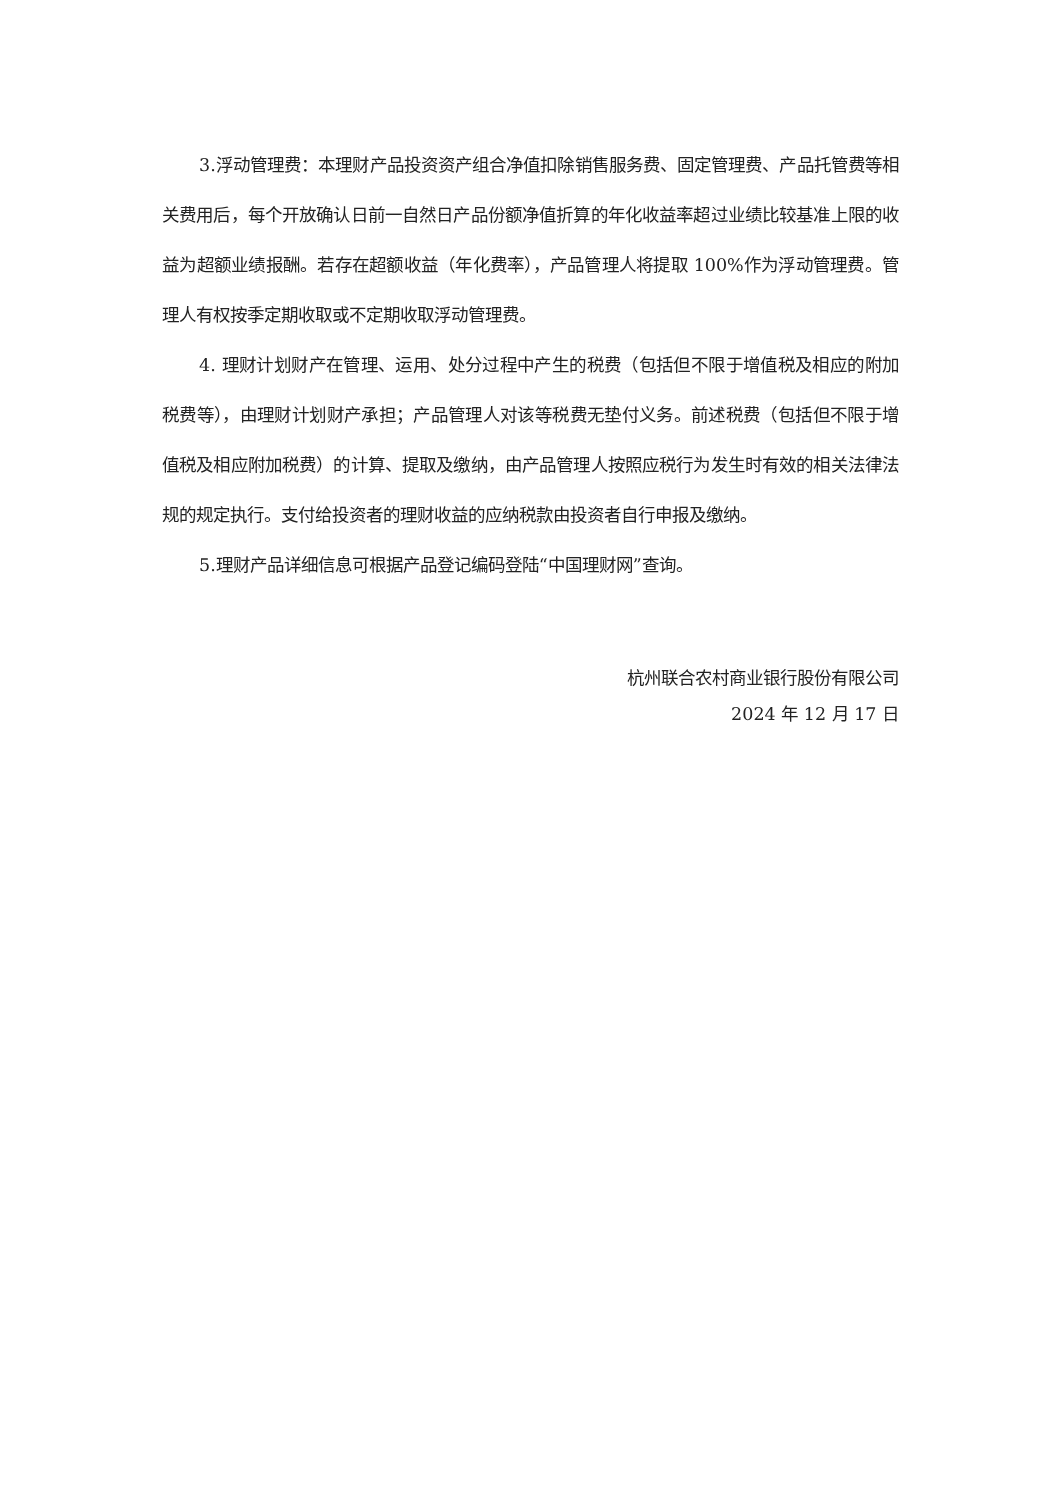3.浮动管理费：本理财产品投资资产组合净值扣除销售服务费、固定管理费、产品托管费等相关费用后，每个开放确认日前一自然日产品份额净值折算的年化收益率超过业绩比较基准上限的收益为超额业绩报酬。若存在超额收益（年化费率），产品管理人将提取 100%作为浮动管理费。管理人有权按季定期收取或不定期收取浮动管理费。
4. 理财计划财产在管理、运用、处分过程中产生的税费（包括但不限于增值税及相应的附加税费等），由理财计划财产承担；产品管理人对该等税费无垫付义务。前述税费（包括但不限于增值税及相应附加税费）的计算、提取及缴纳，由产品管理人按照应税行为发生时有效的相关法律法规的规定执行。支付给投资者的理财收益的应纳税款由投资者自行申报及缴纳。
5.理财产品详细信息可根据产品登记编码登陆“中国理财网”查询。
杭州联合农村商业银行股份有限公司
2024 年 12 月 17 日